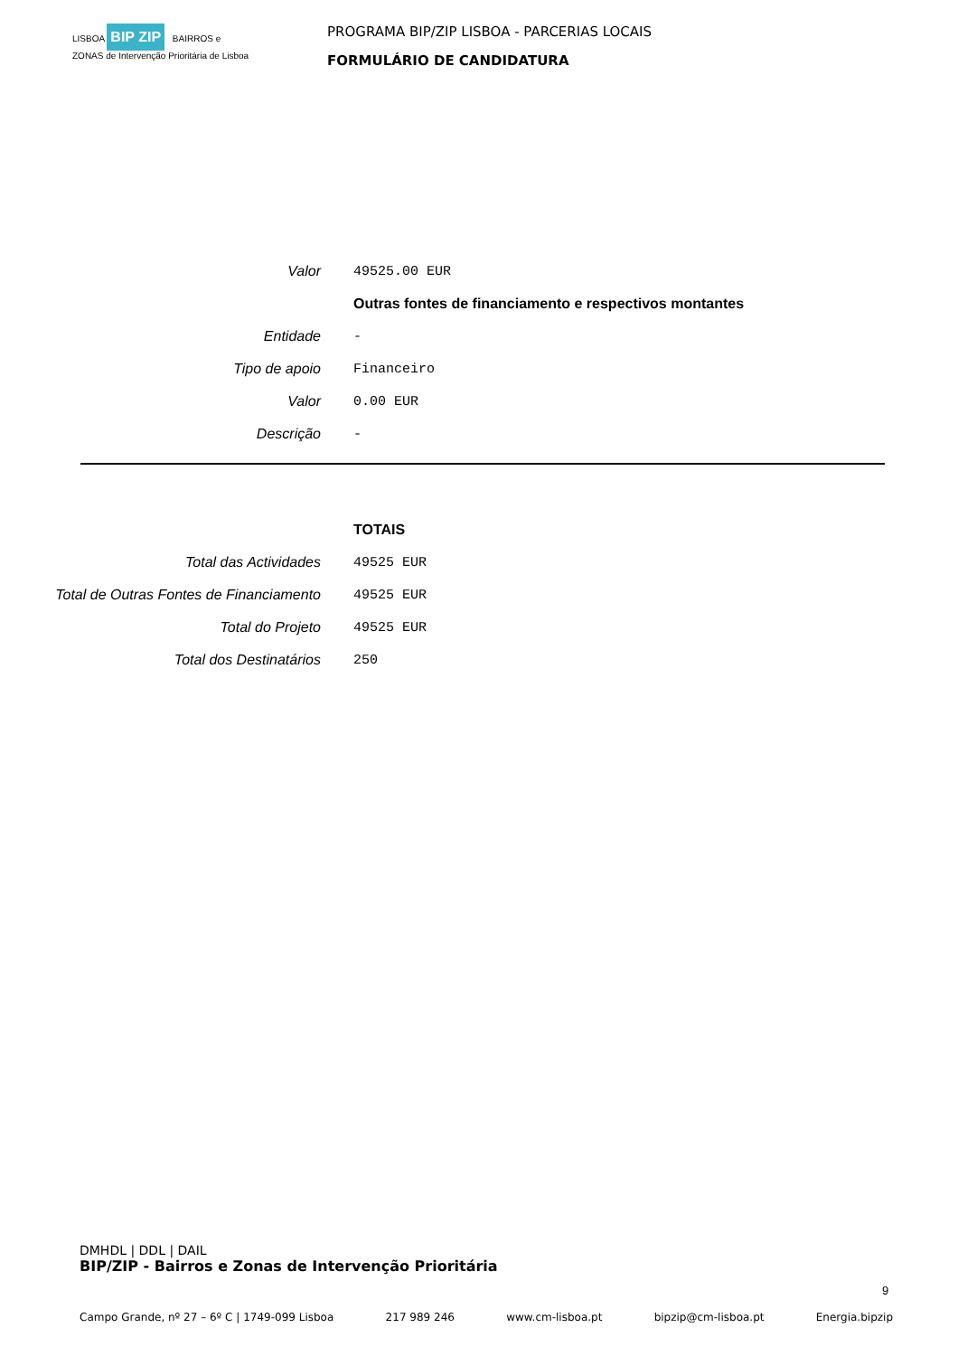LISBOA BIP ZIP BAIRROS e ZONAS de Intervenção Prioritária de Lisboa
PROGRAMA BIP/ZIP LISBOA - PARCERIAS LOCAIS
FORMULÁRIO DE CANDIDATURA
| Valor | 49525.00 EUR |
| | Outras fontes de financiamento e respectivos montantes |
| Entidade | - |
| Tipo de apoio | Financeiro |
| Valor | 0.00 EUR |
| Descrição | - |
| | TOTAIS |
| Total das Actividades | 49525 EUR |
| Total de Outras Fontes de Financiamento | 49525 EUR |
| Total do Projeto | 49525 EUR |
| Total dos Destinatários | 250 |
DMHDL | DDL | DAIL
BIP/ZIP - Bairros e Zonas de Intervenção Prioritária
9
Campo Grande, nº 27 – 6º C | 1749-099 Lisboa 217 989 246 www.cm-lisboa.pt bipzip@cm-lisboa.pt Energia.bipzip